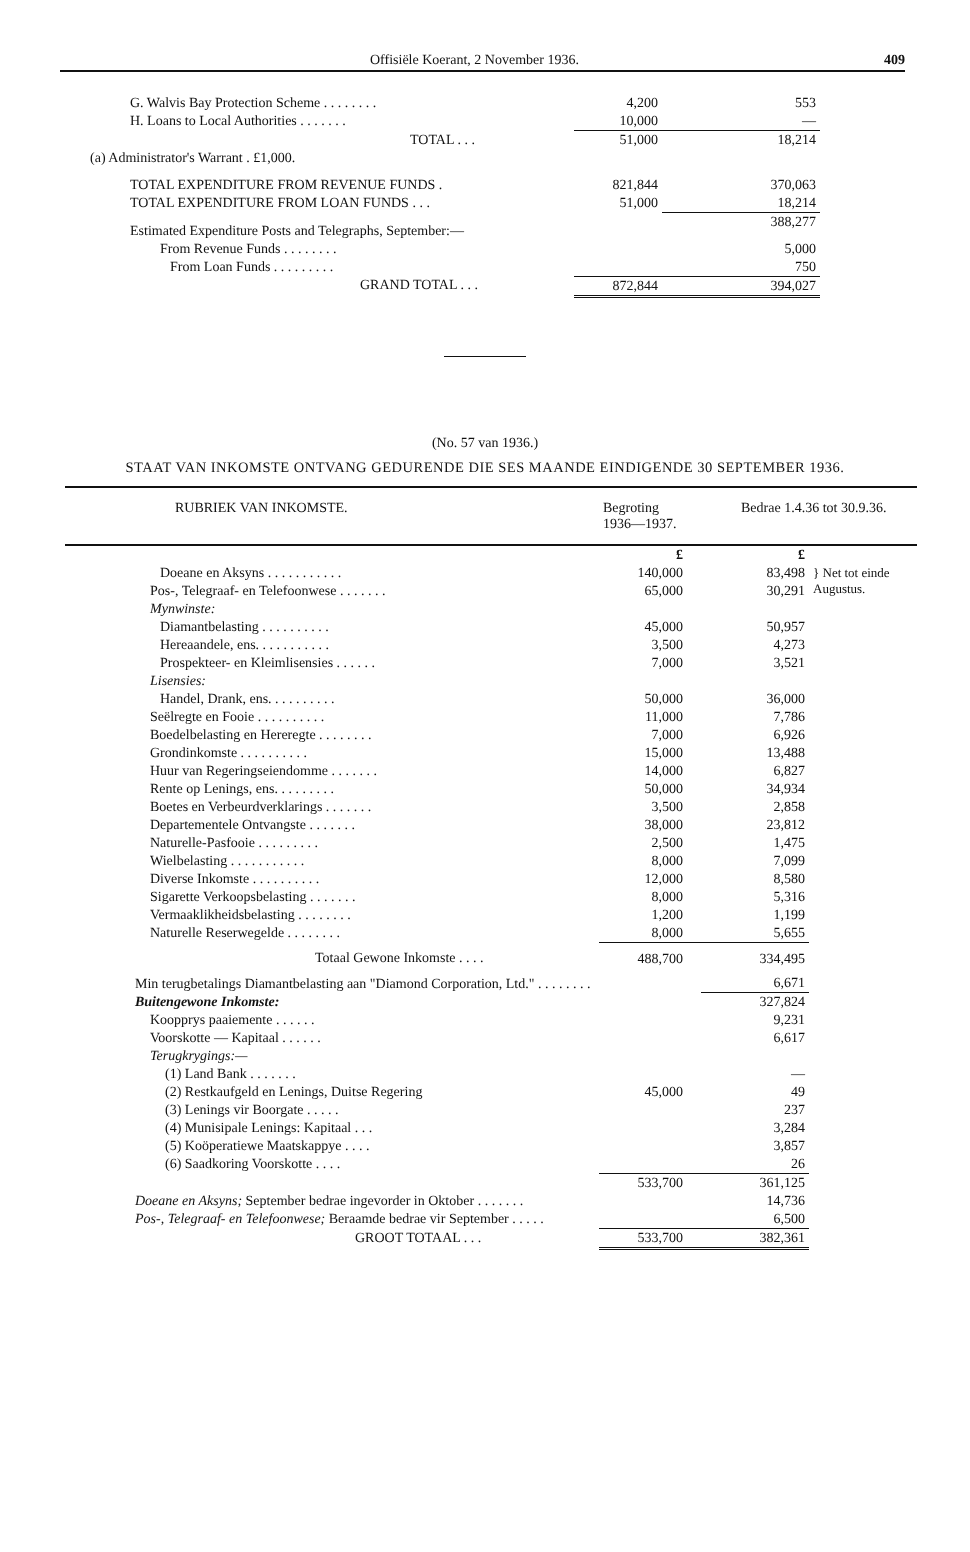Offisiële Koerant, 2 November 1936. 409
| G. Walvis Bay Protection Scheme . . . . . . . . | 4,200 | 553 |
| H. Loans to Local Authorities . . . . . . . | 10,000 | — |
| TOTAL . . . | 51,000 | 18,214 |
| (a) Administrator's Warrant . £1,000. | | |
| TOTAL EXPENDITURE FROM REVENUE FUNDS . | 821,844 | 370,063 |
| TOTAL EXPENDITURE FROM LOAN FUNDS . . . | 51,000 | 18,214 |
| Estimated Expenditure Posts and Telegraphs, September:— | | 388,277 |
| From Revenue Funds . . . . . . . . | | 5,000 |
| From Loan Funds . . . . . . . . . | | 750 |
| GRAND TOTAL . . . | 872,844 | 394,027 |
(No. 57 van 1936.)
STAAT VAN INKOMSTE ONTVANG GEDURENDE DIE SES MAANDE EINDIGENDE 30 SEPTEMBER 1936.
| RUBRIEK VAN INKOMSTE. | Begroting 1936—1937. | Bedrae 1.4.36 tot 30.9.36. | |
| | £ | £ | |
| Doeane en Aksyns . . . . . . . . . . . | 140,000 | 83,498 | } Net tot einde Augustus. |
| Pos-, Telegraaf- en Telefoonwese . . . . . . . | 65,000 | 30,291 | |
| Mynwinste: | | | |
| Diamantbelasting . . . . . . . . . . | 45,000 | 50,957 | |
| Hereaandele, ens. . . . . . . . . . . | 3,500 | 4,273 | |
| Prospekteer- en Kleimlisensies . . . . . . | 7,000 | 3,521 | |
| Lisensies: | | | |
| Handel, Drank, ens. . . . . . . . . . | 50,000 | 36,000 | |
| Seëlregte en Fooie . . . . . . . . . . | 11,000 | 7,786 | |
| Boedelbelasting en Hereregte . . . . . . . . | 7,000 | 6,926 | |
| Grondinkomste . . . . . . . . . . | 15,000 | 13,488 | |
| Huur van Regeringseiendomme . . . . . . . | 14,000 | 6,827 | |
| Rente op Lenings, ens. . . . . . . . . | 50,000 | 34,934 | |
| Boetes en Verbeurdverklarings . . . . . . . | 3,500 | 2,858 | |
| Departementele Ontvangste . . . . . . . | 38,000 | 23,812 | |
| Naturelle-Pasfooie . . . . . . . . . | 2,500 | 1,475 | |
| Wielbelasting . . . . . . . . . . . | 8,000 | 7,099 | |
| Diverse Inkomste . . . . . . . . . . | 12,000 | 8,580 | |
| Sigarette Verkoopsbelasting . . . . . . . | 8,000 | 5,316 | |
| Vermaaklikheidsbelasting . . . . . . . . | 1,200 | 1,199 | |
| Naturelle Reserwegelde . . . . . . . . | 8,000 | 5,655 | |
| Totaal Gewone Inkomste . . . . | 488,700 | 334,495 | |
| Min terugbetalings Diamantbelasting aan "Diamond Corporation, Ltd." . . . . . . . . | | 6,671 | |
| Buitengewone Inkomste: | | 327,824 | |
| Koopprys paaiemente . . . . . . | | 9,231 | |
| Voorskotte — Kapitaal . . . . . . | | 6,617 | |
| Terugkrygings:— | | | |
| (1) Land Bank . . . . . . . | | — | |
| (2) Restkaufgeld en Lenings, Duitse Regering | 45,000 | 49 | |
| (3) Lenings vir Boorgate . . . . . | | 237 | |
| (4) Munisipale Lenings: Kapitaal . . . | | 3,284 | |
| (5) Koöperatiewe Maatskappye . . . . | | 3,857 | |
| (6) Saadkoring Voorskotte . . . . | | 26 | |
| | 533,700 | 361,125 | |
| Doeane en Aksyns; September bedrae ingevorder in Oktober . . . . . . . | | 14,736 | |
| Pos-, Telegraaf- en Telefoonwese; Beraamde bedrae vir September . . . . . | | 6,500 | |
| GROOT TOTAAL . . . | 533,700 | 382,361 | |